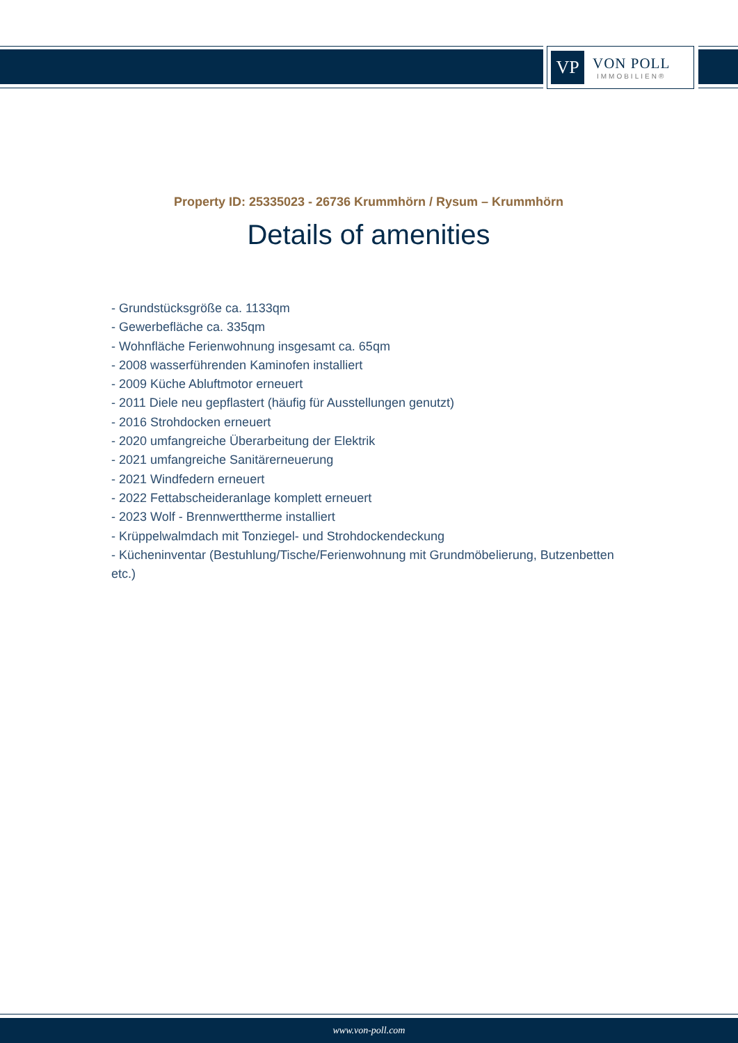VP
VON POLL
IMMOBILIEN®
Property ID: 25335023 - 26736 Krummhörn / Rysum – Krummhörn
Details of amenities
- Grundstücksgröße ca. 1133qm
- Gewerbefläche ca. 335qm
- Wohnfläche Ferienwohnung insgesamt ca. 65qm
- 2008 wasserführenden Kaminofen installiert
- 2009 Küche Abluftmotor erneuert
- 2011 Diele neu gepflastert (häufig für Ausstellungen genutzt)
- 2016 Strohdocken erneuert
- 2020 umfangreiche Überarbeitung der Elektrik
- 2021 umfangreiche Sanitärerneuerung
- 2021 Windfedern erneuert
- 2022 Fettabscheideranlage komplett erneuert
- 2023 Wolf - Brennwerttherme installiert
- Krüppelwalmdach mit Tonziegel- und Strohdockendeckung
- Kücheninventar (Bestuhlung/Tische/Ferienwohnung mit Grundmöbelierung, Butzenbetten etc.)
www.von-poll.com